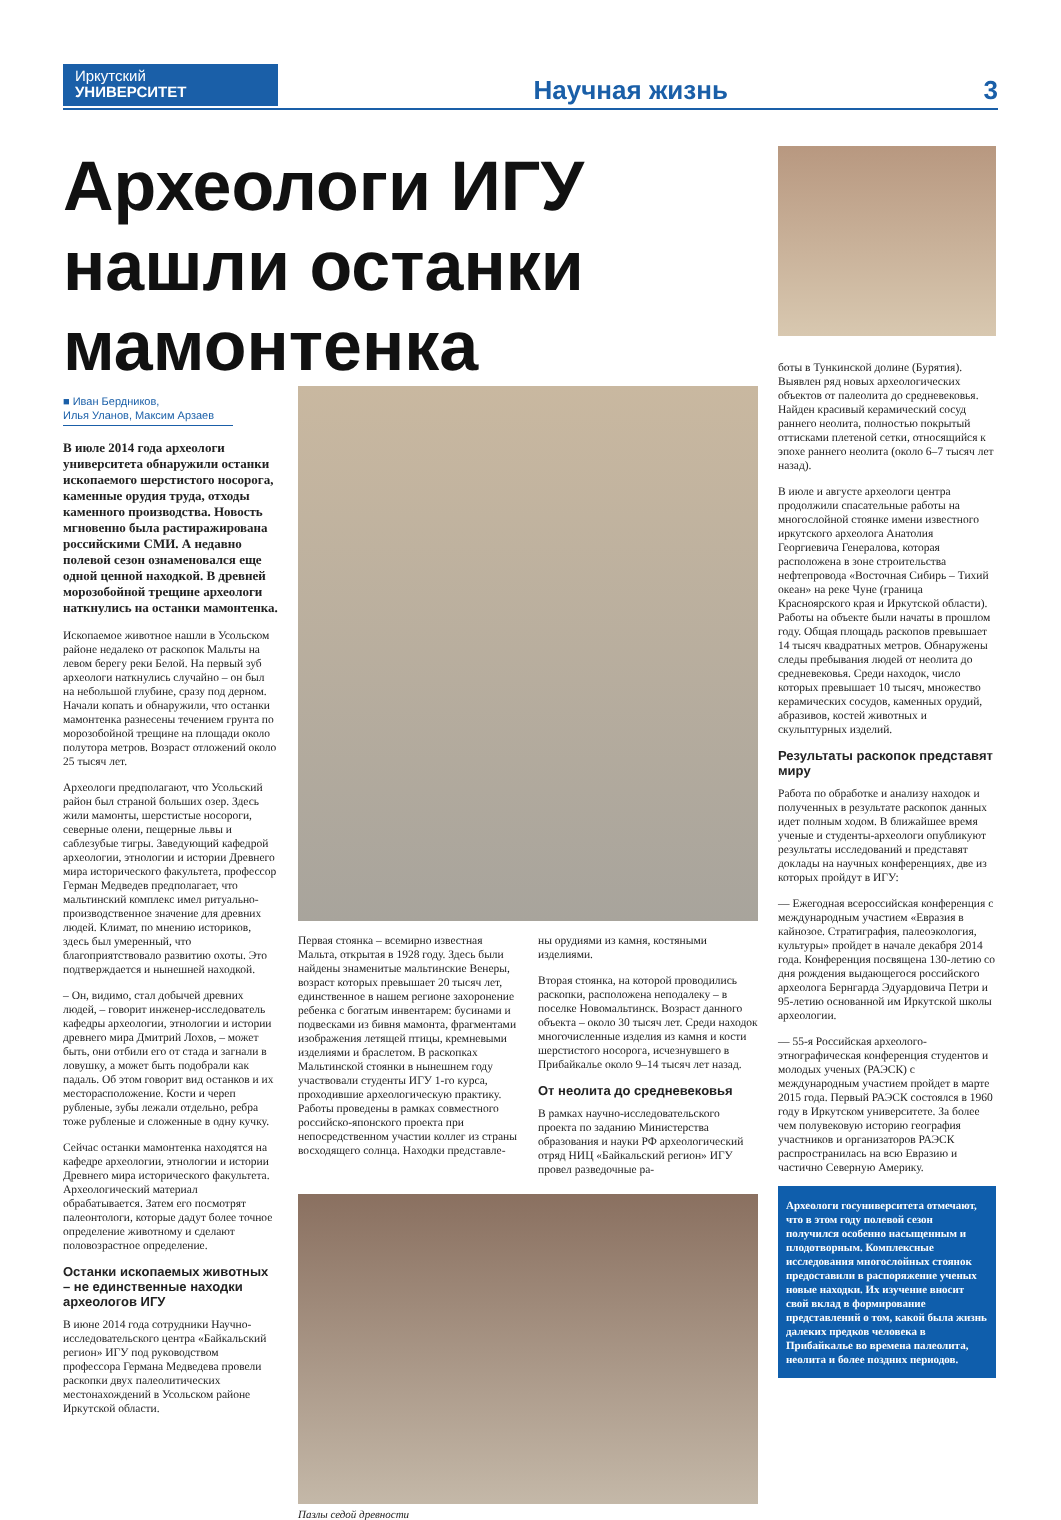Иркутский
УНИВЕРСИТЕТ
Научная жизнь
3
Археологи ИГУ нашли останки мамонтенка
■ Иван Бердников,
Илья Уланов, Максим Арзаев
В июле 2014 года археологи университета обнаружили останки ископаемого шерстистого носорога, каменные орудия труда, отходы каменного производства. Новость мгновенно была растиражирована российскими СМИ. А недавно полевой сезон ознаменовался еще одной ценной находкой. В древней морозобойной трещине археологи наткнулись на останки мамонтенка.
Ископаемое животное нашли в Усольском районе недалеко от раскопок Мальты на левом берегу реки Белой. На первый зуб археологи наткнулись случайно – он был на небольшой глубине, сразу под дерном. Начали копать и обнаружили, что останки мамонтенка разнесены течением грунта по морозобойной трещине на площади около полутора метров. Возраст отложений около 25 тысяч лет.
Археологи предполагают, что Усольский район был страной больших озер. Здесь жили мамонты, шерстистые носороги, северные олени, пещерные львы и саблезубые тигры. Заведующий кафедрой археологии, этнологии и истории Древнего мира исторического факультета, профессор Герман Медведев предполагает, что мальтинский комплекс имел ритуально-производственное значение для древних людей. Климат, по мнению историков, здесь был умеренный, что благоприятствовало развитию охоты. Это подтверждается и нынешней находкой.
– Он, видимо, стал добычей древних людей, – говорит инженер-исследователь кафедры археологии, этнологии и истории древнего мира Дмитрий Лохов, – может быть, они отбили его от стада и загнали в ловушку, а может быть подобрали как падаль. Об этом говорит вид останков и их месторасположение. Кости и череп рубленые, зубы лежали отдельно, ребра тоже рубленые и сложенные в одну кучку.
Сейчас останки мамонтенка находятся на кафедре археологии, этнологии и истории Древнего мира исторического факультета. Археологический материал обрабатывается. Затем его посмотрят палеонтологи, которые дадут более точное определение животному и сделают половозрастное определение.
Останки ископаемых животных – не единственные находки археологов ИГУ
В июне 2014 года сотрудники Научно-исследовательского центра «Байкальский регион» ИГУ под руководством профессора Германа Медведева провели раскопки двух палеолитических местонахождений в Усольском районе Иркутской области.
Первая стоянка – всемирно известная Мальта, открытая в 1928 году. Здесь были найдены знаменитые мальтинские Венеры, возраст которых превышает 20 тысяч лет, единственное в нашем регионе захоронение ребенка с богатым инвентарем: бусинами и подвесками из бивня мамонта, фрагментами изображения летящей птицы, кремневыми изделиями и браслетом. В раскопках Мальтинской стоянки в нынешнем году участвовали студенты ИГУ 1-го курса, проходившие археологическую практику. Работы проведены в рамках совместного российско-японского проекта при непосредственном участии коллег из страны восходящего солнца. Находки представле-
ны орудиями из камня, костяными изделиями.
Вторая стоянка, на которой проводились раскопки, расположена неподалеку – в поселке Новомальтинск. Возраст данного объекта – около 30 тысяч лет. Среди находок многочисленные изделия из камня и кости шерстистого носорога, исчезнувшего в Прибайкалье около 9–14 тысяч лет назад.
От неолита до средневековья
В рамках научно-исследовательского проекта по заданию Министерства образования и науки РФ археологический отряд НИЦ «Байкальский регион» ИГУ провел разведочные ра-
Пазлы седой древности
боты в Тункинской долине (Бурятия). Выявлен ряд новых археологических объектов от палеолита до средневековья. Найден красивый керамический сосуд раннего неолита, полностью покрытый оттисками плетеной сетки, относящийся к эпохе раннего неолита (около 6–7 тысяч лет назад).
В июле и августе археологи центра продолжили спасательные работы на многослойной стоянке имени известного иркутского археолога Анатолия Георгиевича Генералова, которая расположена в зоне строительства нефтепровода «Восточная Сибирь – Тихий океан» на реке Чуне (граница Красноярского края и Иркутской области). Работы на объекте были начаты в прошлом году. Общая площадь раскопов превышает 14 тысяч квадратных метров. Обнаружены следы пребывания людей от неолита до средневековья. Среди находок, число которых превышает 10 тысяч, множество керамических сосудов, каменных орудий, абразивов, костей животных и скульптурных изделий.
Результаты раскопок представят миру
Работа по обработке и анализу находок и полученных в результате раскопок данных идет полным ходом. В ближайшее время ученые и студенты-археологи опубликуют результаты исследований и представят доклады на научных конференциях, две из которых пройдут в ИГУ:
— Ежегодная всероссийская конференция с международным участием «Евразия в кайнозое. Стратиграфия, палеоэкология, культуры» пройдет в начале декабря 2014 года. Конференция посвящена 130-летию со дня рождения выдающегося российского археолога Бернгарда Эдуардовича Петри и 95-летию основанной им Иркутской школы археологии.
— 55-я Российская археолого-этнографическая конференция студентов и молодых ученых (РАЭСК) с международным участием пройдет в марте 2015 года. Первый РАЭСК состоялся в 1960 году в Иркутском университете. За более чем полувековую историю география участников и организаторов РАЭСК распространилась на всю Евразию и частично Северную Америку.
Археологи госуниверситета отмечают, что в этом году полевой сезон получился особенно насыщенным и плодотворным. Комплексные исследования многослойных стоянок предоставили в распоряжение ученых новые находки. Их изучение вносит свой вклад в формирование представлений о том, какой была жизнь далеких предков человека в Прибайкалье во времена палеолита, неолита и более поздних периодов.